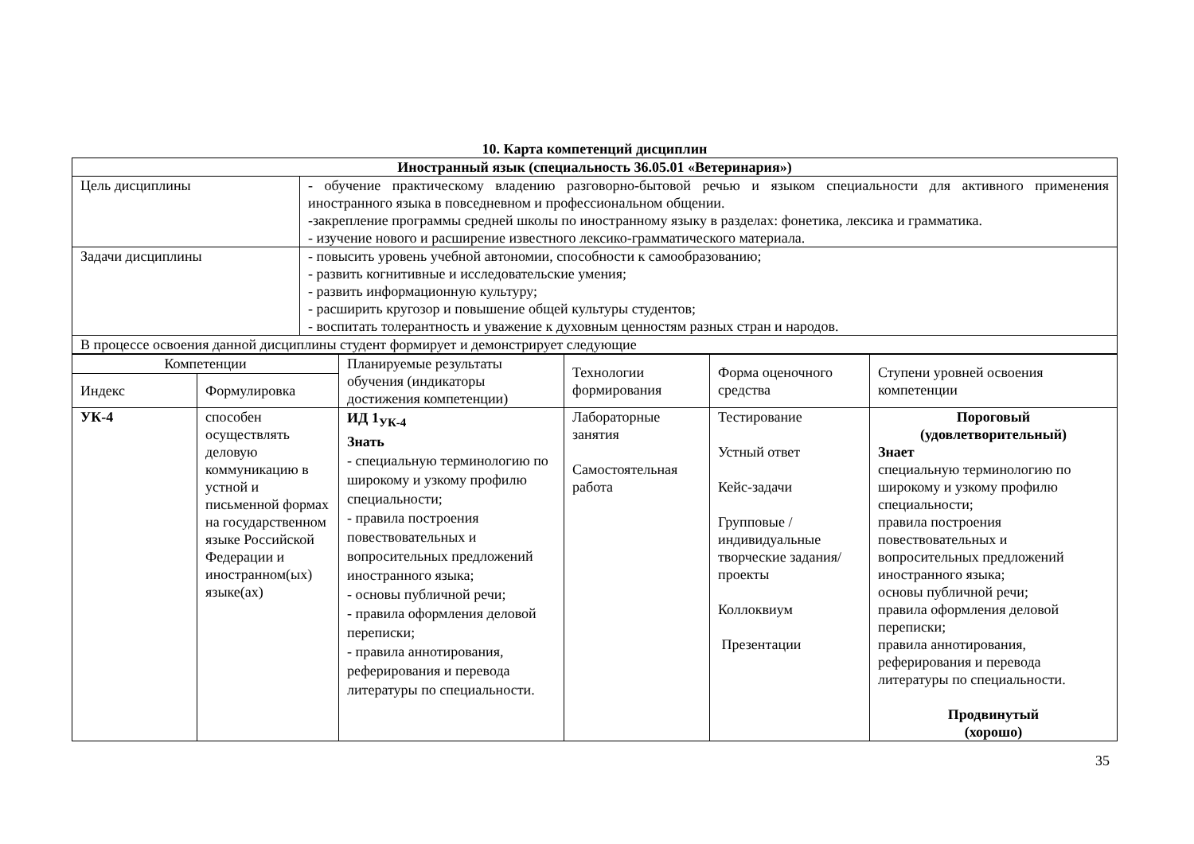10. Карта компетенций дисциплин
| Иностранный язык (специальность 36.05.01 «Ветеринария») | |
| Цель дисциплины | - обучение практическому владению разговорно-бытовой речью и языком специальности для активного применения иностранного языка в повседневном и профессиональном общении. -закрепление программы средней школы по иностранному языку в разделах: фонетика, лексика и грамматика. - изучение нового и расширение известного лексико-грамматического материала. |
| Задачи дисциплины | - повысить уровень учебной автономии, способности к самообразованию; - развить когнитивные и исследовательские умения; - развить информационную культуру; - расширить кругозор и повышение общей культуры студентов; - воспитать толерантность и уважение к духовным ценностям разных стран и народов. |
| В процессе освоения данной дисциплины студент формирует и демонстрирует следующие | |
| Компетенции | | Планируемые результаты обучения (индикаторы достижения компетенции) | Технологии формирования | Форма оценочного средства | Ступени уровней освоения компетенции |
| --- | --- | --- | --- | --- | --- |
| Индекс | Формулировка | | | | |
| УК-4 | способен осуществлять деловую коммуникацию в устной и письменной формах на государственном языке Российской Федерации и иностранном(ых) языке(ах) | ИД 1<sub>УК-4</sub> Знать - специальную терминологию по широкому и узкому профилю специальности; - правила построения повествовательных и вопросительных предложений иностранного языка; - основы публичной речи; - правила оформления деловой переписки; - правила аннотирования, реферирования и перевода литературы по специальности. | Лабораторные занятия Самостоятельная работа | Тестирование Устный ответ Кейс-задачи Групповые / индивидуальные творческие задания/проекты Коллоквиум Презентации | Пороговый (удовлетворительный) Знает специальную терминологию по широкому и узкому профилю специальности; правила построения повествовательных и вопросительных предложений иностранного языка; основы публичной речи; правила оформления деловой переписки; правила аннотирования, реферирования и перевода литературы по специальности. Продвинутый (хорошо) |
35